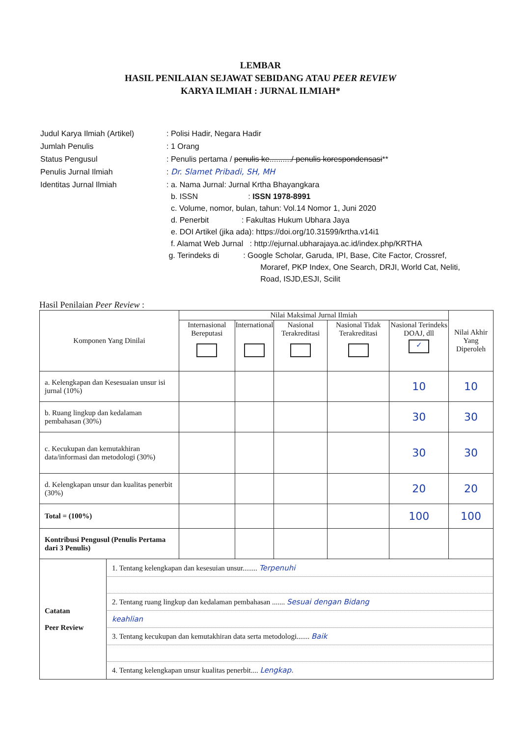LEMBAR
HASIL PENILAIAN SEJAWAT SEBIDANG ATAU PEER REVIEW
KARYA ILMIAH : JURNAL ILMIAH*
| Judul Karya Ilmiah (Artikel) | : Polisi Hadir, Negara Hadir |
| Jumlah Penulis | : 1 Orang |
| Status Pengusul | : Penulis pertama / penulis ke........../ penulis korespondensasi ** |
| Penulis Jurnal Ilmiah | : Dr. Slamet Pribadi, SH, MH |
| Identitas Jurnal Ilmiah | : a. Nama Jurnal: Jurnal Krtha Bhayangkara b. ISSN : ISSN 1978-8991 c. Volume, nomor, bulan, tahun: Vol.14 Nomor 1, Juni 2020 d. Penerbit : Fakultas Hukum Ubhara Jaya e. DOI Artikel (jika ada): https://doi.org/10.31599/krtha.v14i1 f. Alamat Web Jurnal : http://ejurnal.ubharajaya.ac.id/index.php/KRTHA g. Terindeks di : Google Scholar, Garuda, IPI, Base, Cite Factor, Crossref, Moraref, PKP Index, One Search, DRJI, World Cat, Neliti, Road, ISJD,ESJI, Scilit |
Hasil Penilaian Peer Review :
| Komponen Yang Dinilai | | Nilai Maksimal Jurnal Ilmiah | | | | | Nilai Akhir Yang Diperoleh |
| --- | --- | --- | --- | --- | --- | --- | --- |
| | | Internasional Bereputasi | International | Nasional Terakreditasi | Nasional Tidak Terakreditasi | Nasional Terindeks DOAJ, dll ✓ | |
| a. Kelengkapan dan Kesesuaian unsur isi jurnal (10%) | | | | | | 10 | 10 |
| b. Ruang lingkup dan kedalaman pembahasan (30%) | | | | | | 30 | 30 |
| c. Kecukupan dan kemutakhiran data/informasi dan metodologi (30%) | | | | | | 30 | 30 |
| d. Kelengkapan unsur dan kualitas penerbit (30%) | | | | | | 20 | 20 |
| Total = (100%) | | | | | | 100 | 100 |
| Kontribusi Pengusul (Penulis Pertama dari 3 Penulis) | | | | | | | |
| Catatan Peer Review | 1. Tentang kelengkapan dan kesesuian unsur........ Terpenuhi 2. Tentang ruang lingkup dan kedalaman pembahasan ....... Sesuai dengan Bidang keahlian 3. Tentang kecukupan dan kemutakhiran data serta metodologi....... Baik 4. Tentang kelengkapan unsur kualitas penerbit.... Lengkap. | | | | | | |